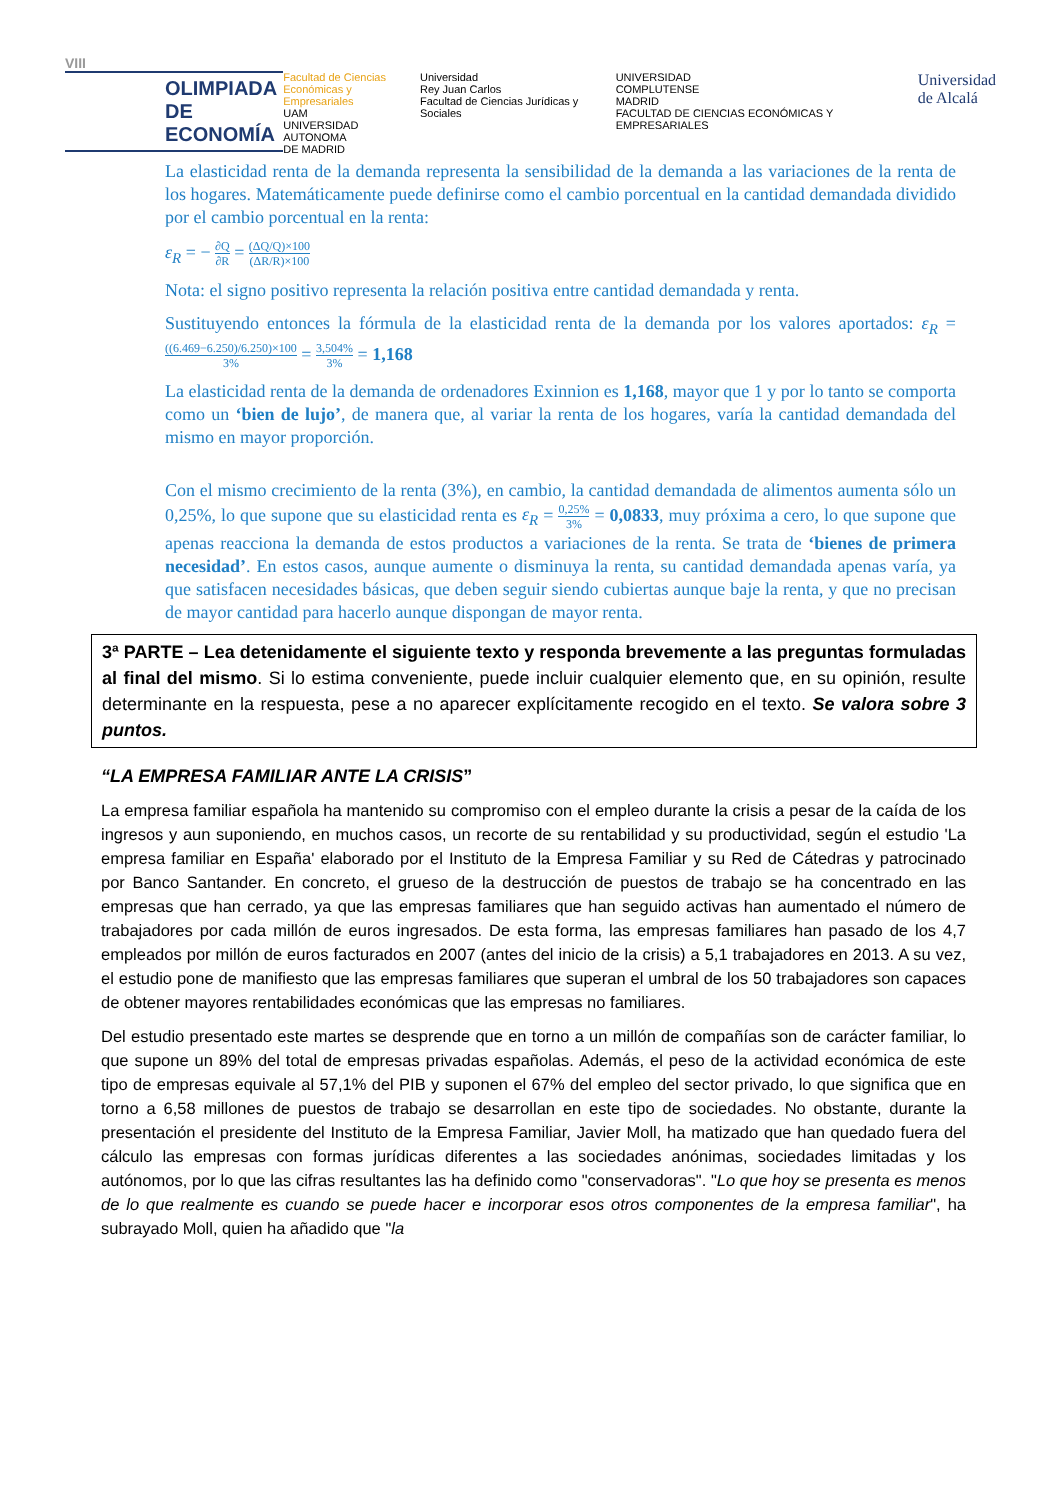VIII
OLIMPIADA
DE
ECONOMÍA
Facultad de Ciencias
Económicas y Empresariales
UAM
UNIVERSIDAD AUTONOMA
DE MADRID
Universidad
Rey Juan Carlos
Facultad de Ciencias Jurídicas y Sociales
UNIVERSIDAD
COMPLUTENSE
MADRID
FACULTAD DE CIENCIAS ECONÓMICAS Y EMPRESARIALES
Universidad
de Alcalá
La elasticidad renta de la demanda representa la sensibilidad de la demanda a las variaciones de la renta de los hogares. Matemáticamente puede definirse como el cambio porcentual en la cantidad demandada dividido por el cambio porcentual en la renta:
ε<sub>R</sub> = − ∂Q ∂R = (ΔQ/Q)×100 (ΔR/R)×100
Nota: el signo positivo representa la relación positiva entre cantidad demandada y renta.
Sustituyendo entonces la fórmula de la elasticidad renta de la demanda por los valores aportados: ε<sub>R</sub> = ((6.469−6.250)/6.250)×100 3% = 3,504% 3% = 1,168
La elasticidad renta de la demanda de ordenadores Exinnion es 1,168, mayor que 1 y por lo tanto se comporta como un ‘bien de lujo’, de manera que, al variar la renta de los hogares, varía la cantidad demandada del mismo en mayor proporción.
Con el mismo crecimiento de la renta (3%), en cambio, la cantidad demandada de alimentos aumenta sólo un 0,25%, lo que supone que su elasticidad renta es ε<sub>R</sub> = 0,25% 3% = 0,0833, muy próxima a cero, lo que supone que apenas reacciona la demanda de estos productos a variaciones de la renta. Se trata de ‘bienes de primera necesidad’. En estos casos, aunque aumente o disminuya la renta, su cantidad demandada apenas varía, ya que satisfacen necesidades básicas, que deben seguir siendo cubiertas aunque baje la renta, y que no precisan de mayor cantidad para hacerlo aunque dispongan de mayor renta.
3ª PARTE – Lea detenidamente el siguiente texto y responda brevemente a las preguntas formuladas al final del mismo. Si lo estima conveniente, puede incluir cualquier elemento que, en su opinión, resulte determinante en la respuesta, pese a no aparecer explícitamente recogido en el texto. Se valora sobre 3 puntos.
“LA EMPRESA FAMILIAR ANTE LA CRISIS”
La empresa familiar española ha mantenido su compromiso con el empleo durante la crisis a pesar de la caída de los ingresos y aun suponiendo, en muchos casos, un recorte de su rentabilidad y su productividad, según el estudio 'La empresa familiar en España' elaborado por el Instituto de la Empresa Familiar y su Red de Cátedras y patrocinado por Banco Santander. En concreto, el grueso de la destrucción de puestos de trabajo se ha concentrado en las empresas que han cerrado, ya que las empresas familiares que han seguido activas han aumentado el número de trabajadores por cada millón de euros ingresados. De esta forma, las empresas familiares han pasado de los 4,7 empleados por millón de euros facturados en 2007 (antes del inicio de la crisis) a 5,1 trabajadores en 2013. A su vez, el estudio pone de manifiesto que las empresas familiares que superan el umbral de los 50 trabajadores son capaces de obtener mayores rentabilidades económicas que las empresas no familiares.
Del estudio presentado este martes se desprende que en torno a un millón de compañías son de carácter familiar, lo que supone un 89% del total de empresas privadas españolas. Además, el peso de la actividad económica de este tipo de empresas equivale al 57,1% del PIB y suponen el 67% del empleo del sector privado, lo que significa que en torno a 6,58 millones de puestos de trabajo se desarrollan en este tipo de sociedades. No obstante, durante la presentación el presidente del Instituto de la Empresa Familiar, Javier Moll, ha matizado que han quedado fuera del cálculo las empresas con formas jurídicas diferentes a las sociedades anónimas, sociedades limitadas y los autónomos, por lo que las cifras resultantes las ha definido como "conservadoras". "Lo que hoy se presenta es menos de lo que realmente es cuando se puede hacer e incorporar esos otros componentes de la empresa familiar", ha subrayado Moll, quien ha añadido que "la